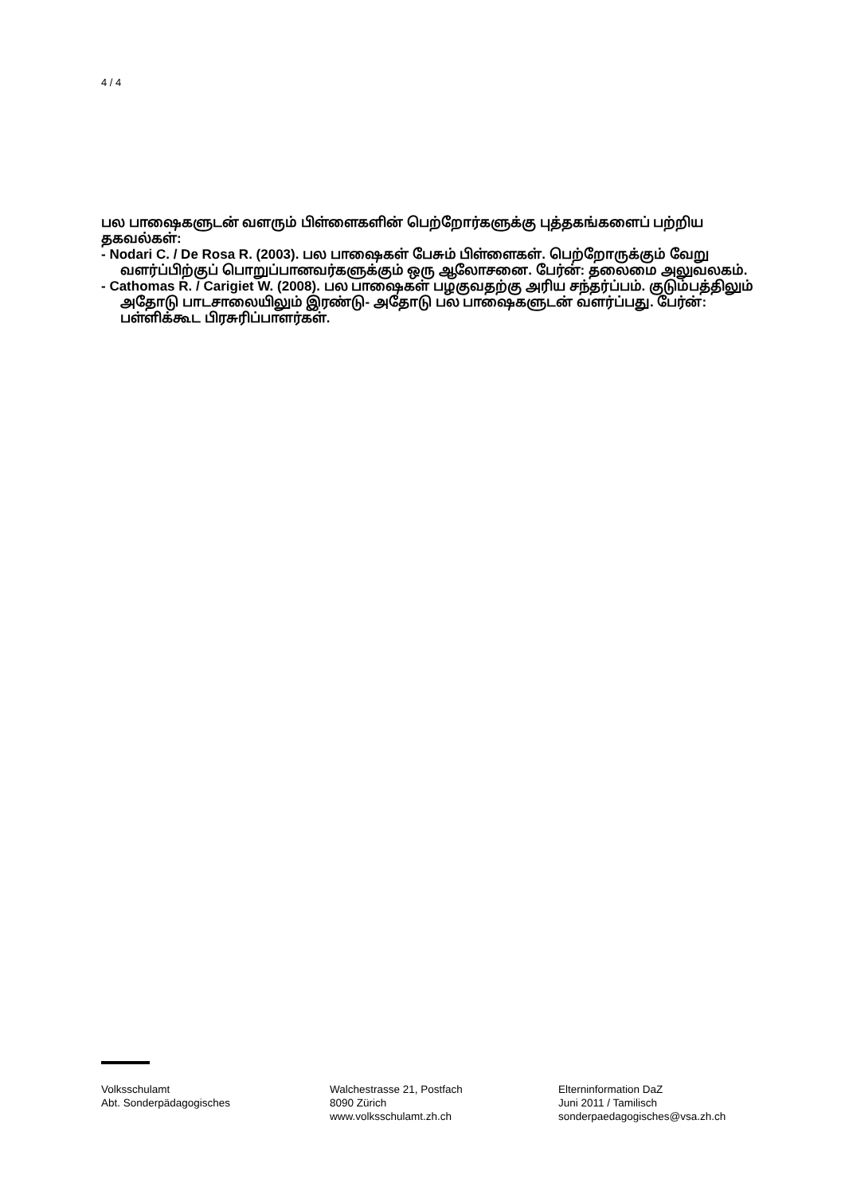4 / 4
பல பாஷைகளுடன் வளரும் பிள்ளைகளின் பெற்றோர்களுக்கு புத்தகங்களைப் பற்றிய தகவல்கள்:
- Nodari C. / De Rosa R. (2003). பல பாஷைகள் பேசும் பிள்ளைகள். பெற்றோருக்கும் வேறு வளர்ப்பிற்குப் பொறுப்பானவர்களுக்கும் ஒரு ஆலோசனை. பேர்ன்: தலைமை அலுவலகம்.
- Cathomas R. / Carigiet W. (2008). பல பாஷைகள் பழகுவதற்கு அரிய சந்தர்ப்பம். குடும்பத்திலும் அதோடு பாடசாலையிலும் இரண்டு- அதோடு பல பாஷைகளுடன் வளர்ப்பது. பேர்ன்: பள்ளிக்கூட பிரசுரிப்பாளர்கள்.
Volksschulamt
Abt. Sonderpädagogisches
Walchestrasse 21, Postfach
8090 Zürich
www.volksschulamt.zh.ch
Elterninformation DaZ
Juni 2011 / Tamilisch
sonderpaedagogisches@vsa.zh.ch